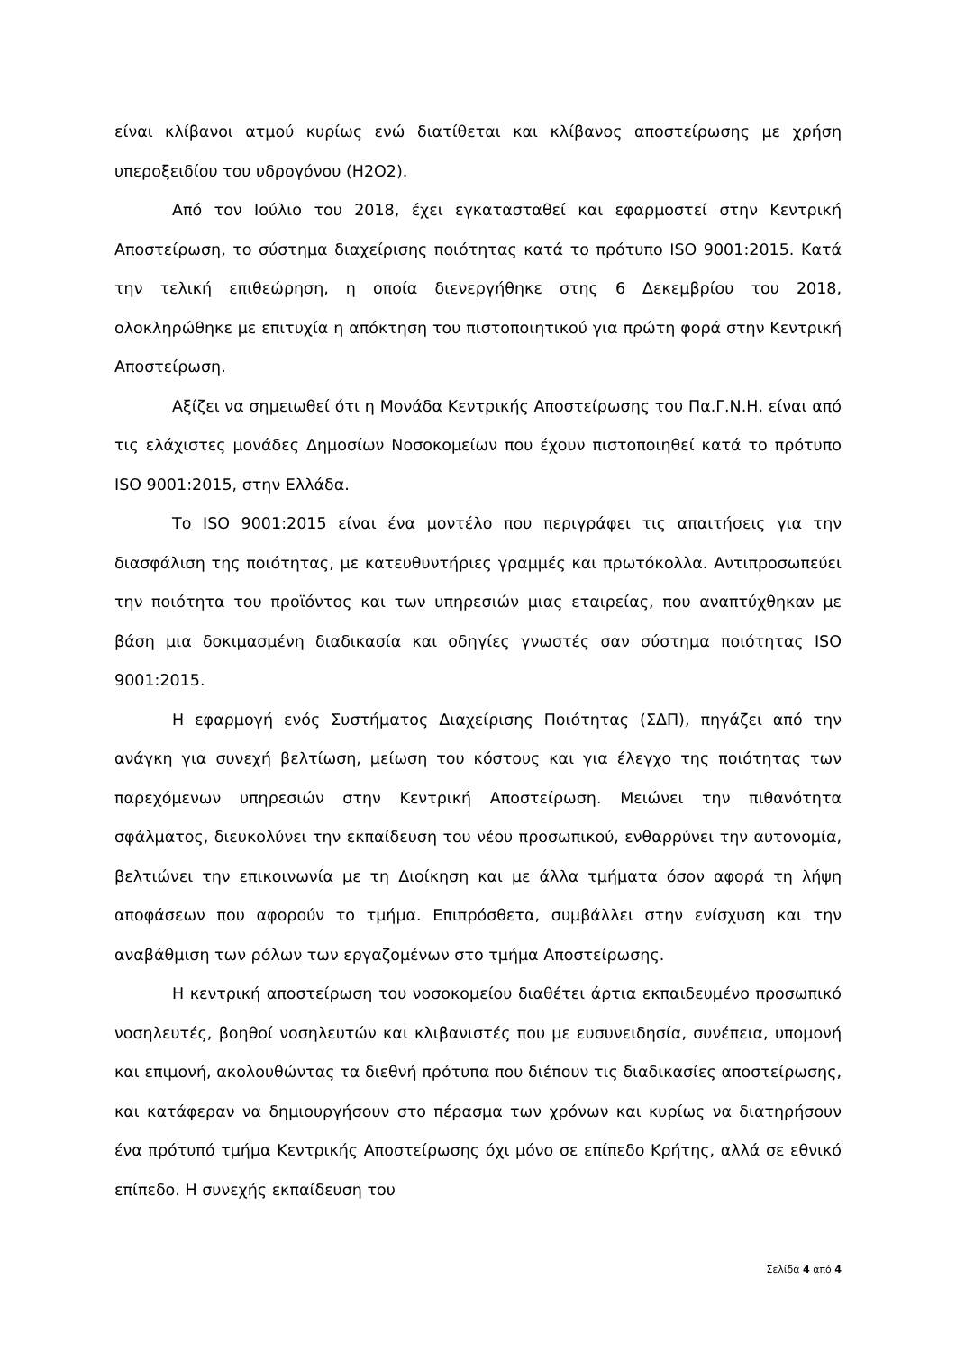είναι κλίβανοι ατμού κυρίως ενώ διατίθεται και κλίβανος αποστείρωσης με χρήση υπεροξειδίου του υδρογόνου (H2O2).
Από τον Ιούλιο του 2018, έχει εγκατασταθεί και εφαρμοστεί στην Κεντρική Αποστείρωση, το σύστημα διαχείρισης ποιότητας κατά το πρότυπο ISO 9001:2015. Κατά την τελική επιθεώρηση, η οποία διενεργήθηκε στης 6 Δεκεμβρίου του 2018, ολοκληρώθηκε με επιτυχία η απόκτηση του πιστοποιητικού για πρώτη φορά στην Κεντρική Αποστείρωση.
Αξίζει να σημειωθεί ότι η Μονάδα Κεντρικής Αποστείρωσης του Πα.Γ.Ν.Η. είναι από τις ελάχιστες μονάδες Δημοσίων Νοσοκομείων που έχουν πιστοποιηθεί κατά το πρότυπο ISO 9001:2015, στην Ελλάδα.
Το ISO 9001:2015 είναι ένα μοντέλο που περιγράφει τις απαιτήσεις για την διασφάλιση της ποιότητας, με κατευθυντήριες γραμμές και πρωτόκολλα. Αντιπροσωπεύει την ποιότητα του προϊόντος και των υπηρεσιών μιας εταιρείας, που αναπτύχθηκαν με βάση μια δοκιμασμένη διαδικασία και οδηγίες γνωστές σαν σύστημα ποιότητας ISO 9001:2015.
Η εφαρμογή ενός Συστήματος Διαχείρισης Ποιότητας (ΣΔΠ), πηγάζει από την ανάγκη για συνεχή βελτίωση, μείωση του κόστους και για έλεγχο της ποιότητας των παρεχόμενων υπηρεσιών στην Κεντρική Αποστείρωση. Μειώνει την πιθανότητα σφάλματος, διευκολύνει την εκπαίδευση του νέου προσωπικού, ενθαρρύνει την αυτονομία, βελτιώνει την επικοινωνία με τη Διοίκηση και με άλλα τμήματα όσον αφορά τη λήψη αποφάσεων που αφορούν το τμήμα. Επιπρόσθετα, συμβάλλει στην ενίσχυση και την αναβάθμιση των ρόλων των εργαζομένων στο τμήμα Αποστείρωσης.
Η κεντρική αποστείρωση του νοσοκομείου διαθέτει άρτια εκπαιδευμένο προσωπικό νοσηλευτές, βοηθοί νοσηλευτών και κλιβανιστές που με ευσυνειδησία, συνέπεια, υπομονή και επιμονή, ακολουθώντας τα διεθνή πρότυπα που διέπουν τις διαδικασίες αποστείρωσης, και κατάφεραν να δημιουργήσουν στο πέρασμα των χρόνων και κυρίως να διατηρήσουν ένα πρότυπό τμήμα Κεντρικής Αποστείρωσης όχι μόνο σε επίπεδο Κρήτης, αλλά σε εθνικό επίπεδο. Η συνεχής εκπαίδευση του
Σελίδα 4 από 4